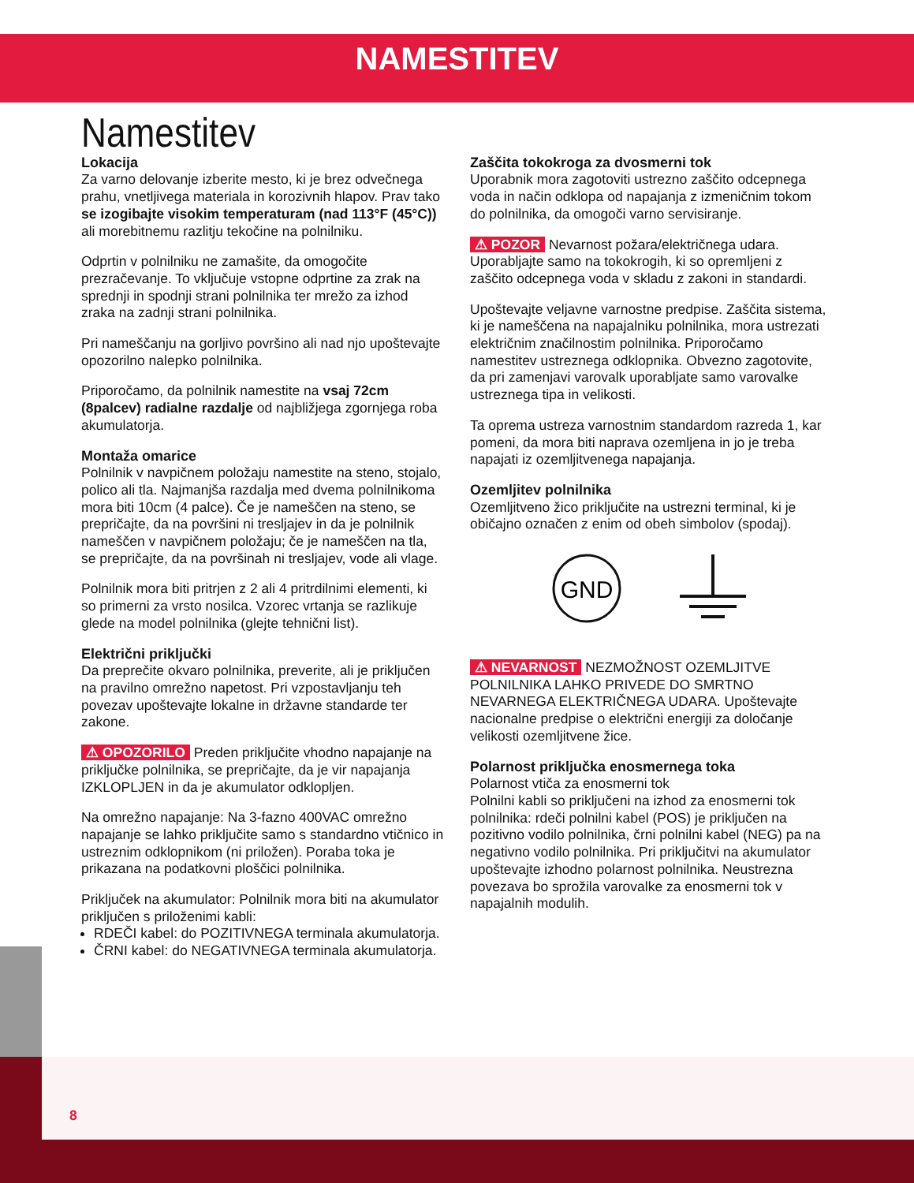NAMESTITEV
Namestitev
Lokacija
Za varno delovanje izberite mesto, ki je brez odvečnega prahu, vnetljivega materiala in korozivnih hlapov. Prav tako se izogibajte visokim temperaturam (nad 113°F (45°C)) ali morebitnemu razlitju tekočine na polnilniku.
Odprtin v polnilniku ne zamašite, da omogočite prezračevanje. To vključuje vstopne odprtine za zrak na sprednji in spodnji strani polnilnika ter mrežo za izhod zraka na zadnji strani polnilnika.
Pri nameščanju na gorljivo površino ali nad njo upoštevajte opozorilno nalepko polnilnika.
Priporočamo, da polnilnik namestite na vsaj 72cm (8palcev) radialne razdalje od najbližjega zgornjega roba akumulatorja.
Montaža omarice
Polnilnik v navpičnem položaju namestite na steno, stojalo, polico ali tla. Najmanjša razdalja med dvema polnilnikoma mora biti 10cm (4 palce). Če je nameščen na steno, se prepričajte, da na površini ni tresljajev in da je polnilnik nameščen v navpičnem položaju; če je nameščen na tla, se prepričajte, da na površinah ni tresljajev, vode ali vlage.
Polnilnik mora biti pritrjen z 2 ali 4 pritrdilnimi elementi, ki so primerni za vrsto nosilca. Vzorec vrtanja se razlikuje glede na model polnilnika (glejte tehnični list).
Električni priključki
Da preprečite okvaro polnilnika, preverite, ali je priključen na pravilno omrežno napetost. Pri vzpostavljanju teh povezav upoštevajte lokalne in državne standarde ter zakone.
⚠ OPOZORILO Preden priključite vhodno napajanje na priključke polnilnika, se prepričajte, da je vir napajanja IZKLOPLJEN in da je akumulator odklopljen.
Na omrežno napajanje: Na 3-fazno 400VAC omrežno napajanje se lahko priključite samo s standardno vtičnico in ustreznim odklopnikom (ni priložen). Poraba toka je prikazana na podatkovni ploščici polnilnika.
Priključek na akumulator: Polnilnik mora biti na akumulator priključen s priloženimi kabli:
RDEČI kabel: do POZITIVNEGA terminala akumulatorja.
ČRNI kabel: do NEGATIVNEGA terminala akumulatorja.
Zaščita tokokroga za dvosmerni tok
Uporabnik mora zagotoviti ustrezno zaščito odcepnega voda in način odklopa od napajanja z izmeničnim tokom do polnilnika, da omogoči varno servisiranje.
⚠ POZOR Nevarnost požara/električnega udara. Uporabljajte samo na tokokrogih, ki so opremljeni z zaščito odcepnega voda v skladu z zakoni in standardi.
Upoštevajte veljavne varnostne predpise. Zaščita sistema, ki je nameščena na napajalniku polnilnika, mora ustrezati električnim značilnostim polnilnika. Priporočamo namestitev ustreznega odklopnika. Obvezno zagotovite, da pri zamenjavi varovalk uporabljate samo varovalke ustreznega tipa in velikosti.
Ta oprema ustreza varnostnim standardom razreda 1, kar pomeni, da mora biti naprava ozemljena in jo je treba napajati iz ozemljitvenega napajanja.
Ozemljitev polnilnika
Ozemljitveno žico priključite na ustrezni terminal, ki je običajno označen z enim od obeh simbolov (spodaj).
GND
⚠ NEVARNOST NEZMOŽNOST OZEMLJITVE POLNILNIKA LAHKO PRIVEDE DO SMRTNO NEVARNEGA ELEKTRIČNEGA UDARA. Upoštevajte nacionalne predpise o električni energiji za določanje velikosti ozemljitvene žice.
Polarnost priključka enosmernega toka
Polarnost vtiča za enosmerni tok
Polnilni kabli so priključeni na izhod za enosmerni tok polnilnika: rdeči polnilni kabel (POS) je priključen na pozitivno vodilo polnilnika, črni polnilni kabel (NEG) pa na negativno vodilo polnilnika. Pri priključitvi na akumulator upoštevajte izhodno polarnost polnilnika. Neustrezna povezava bo sprožila varovalke za enosmerni tok v napajalnih modulih.
8